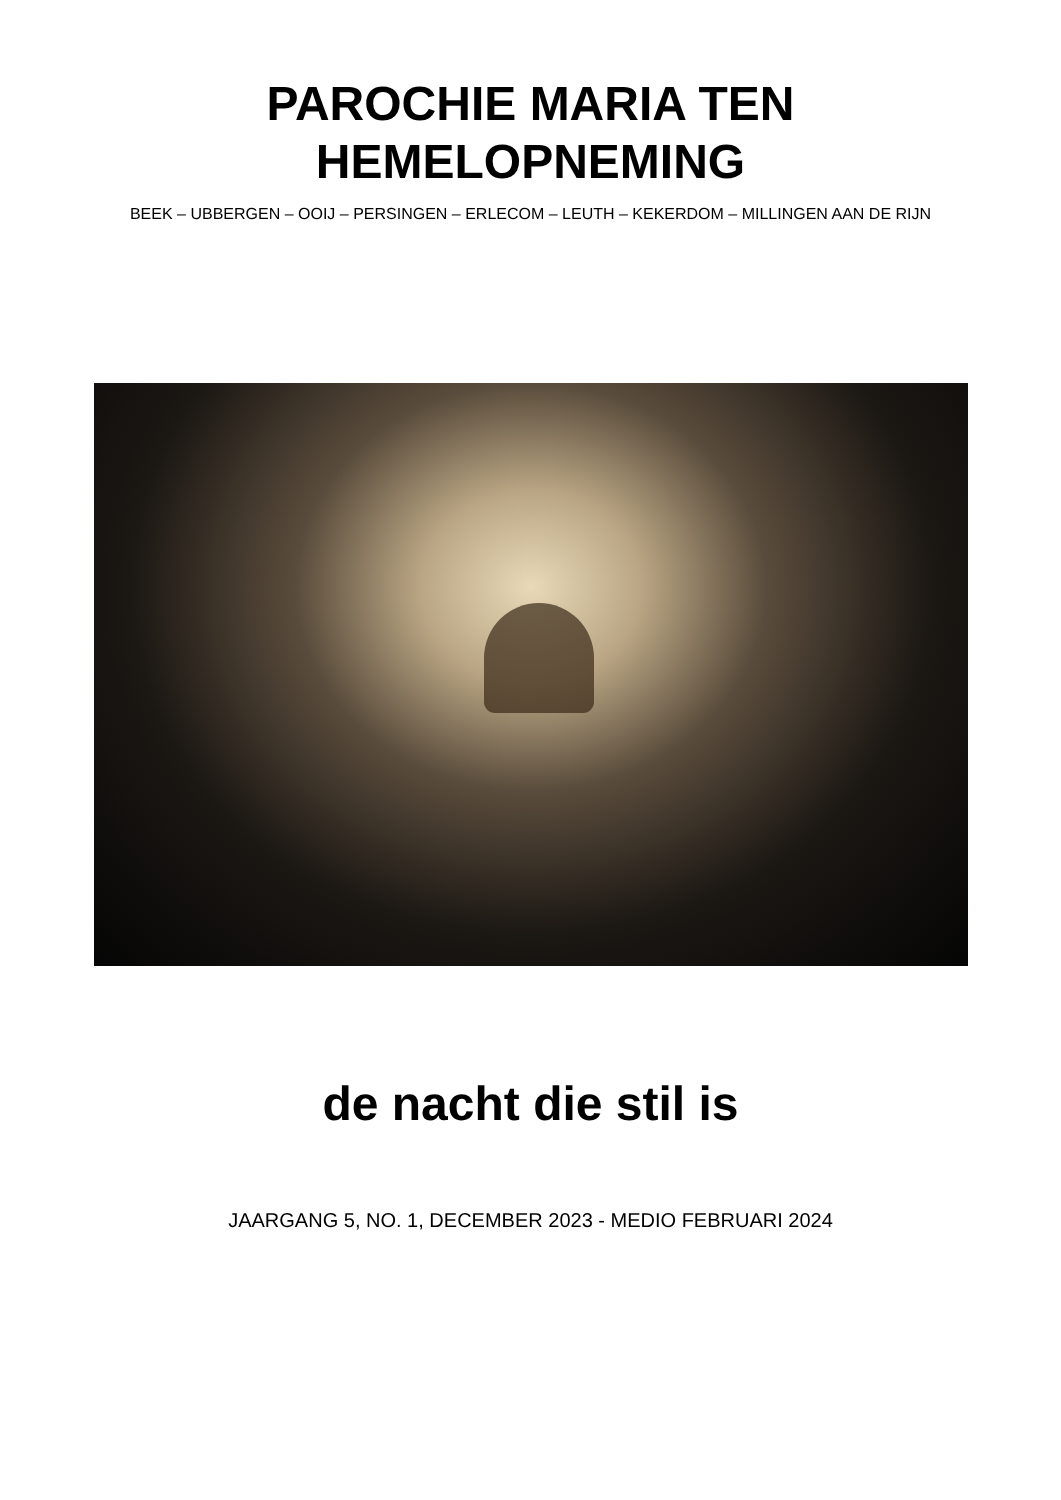PAROCHIE MARIA TEN
HEMELOPNEMING
BEEK – UBBERGEN – OOIJ – PERSINGEN – ERLECOM – LEUTH – KEKERDOM – MILLINGEN AAN DE RIJN
de nacht die stil is
JAARGANG 5, NO. 1, DECEMBER 2023 - MEDIO FEBRUARI 2024